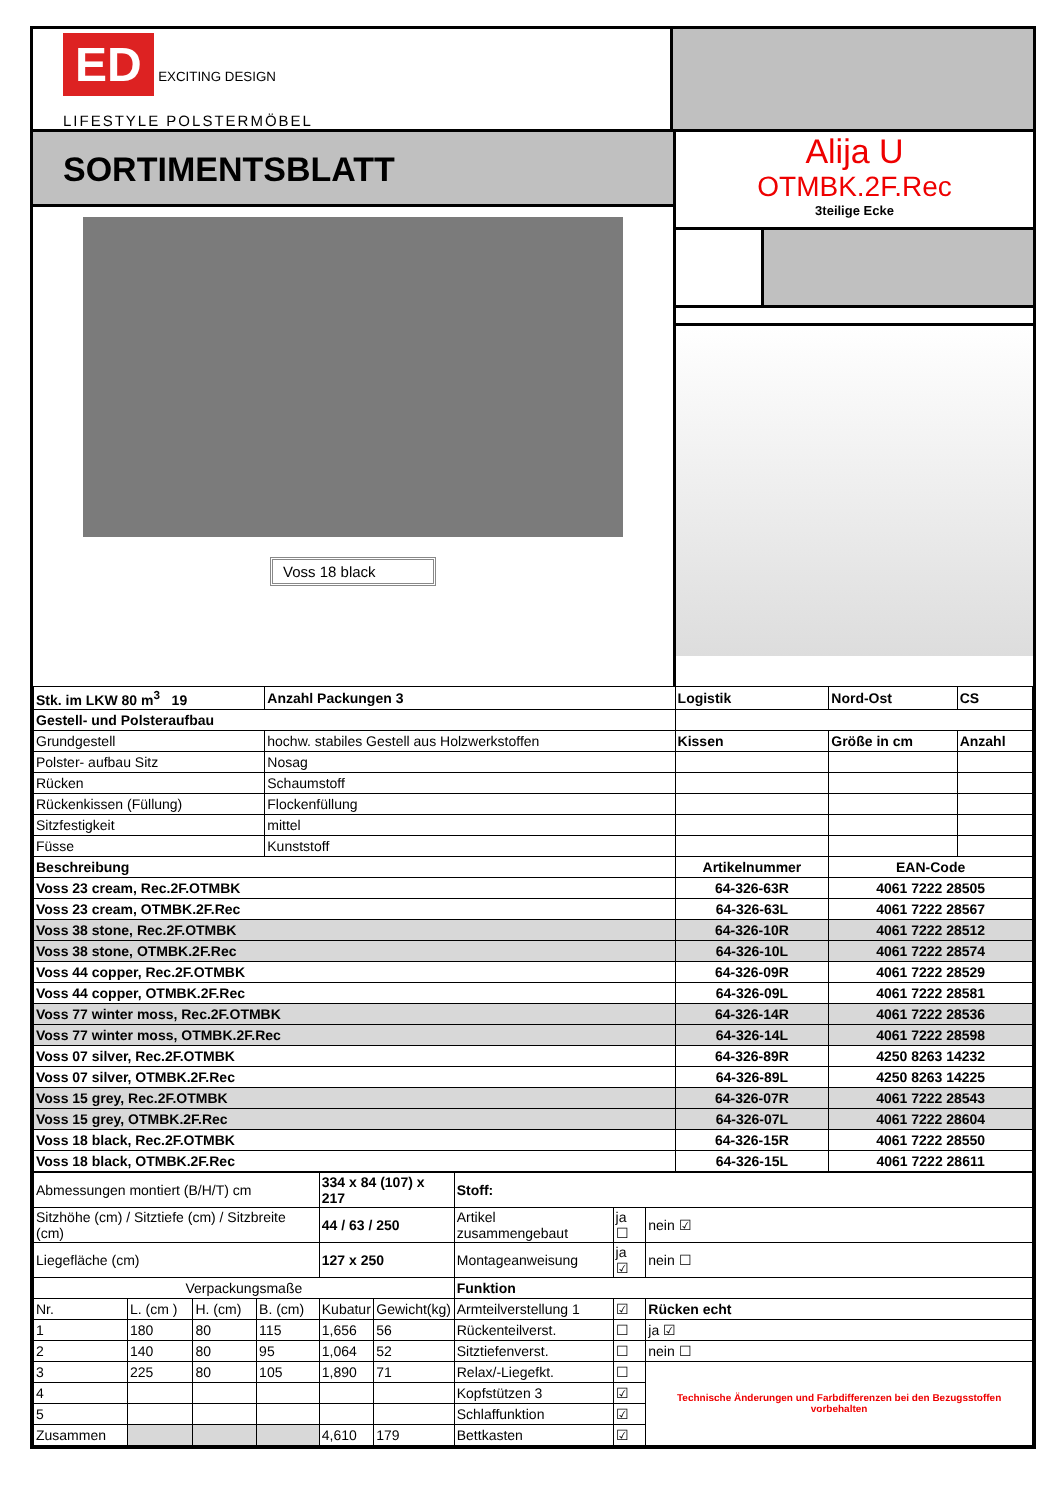ED EXCITING DESIGN
LIFESTYLE POLSTERMÖBEL
SORTIMENTSBLATT
Voss 18 black
Alija U
OTMBK.2F.Rec
3teilige Ecke
| Stk. im LKW 80 m<sup>3</sup> 19 | | Anzahl Packungen 3 | Logistik | Nord-Ost | CS |
| Gestell- und Polsteraufbau | | | | | |
| Grundgestell | hochw. stabiles Gestell aus Holzwerkstoffen | | Kissen | Größe in cm | Anzahl |
| Polster- aufbau Sitz | Nosag | | | | |
| Rücken | Schaumstoff | | | | |
| Rückenkissen (Füllung) | Flockenfüllung | | | | |
| Sitzfestigkeit | mittel | | | | |
| Füsse | Kunststoff | | | | |
| Beschreibung | | | Artikelnummer | EAN-Code | |
| Voss 23 cream, Rec.2F.OTMBK | | | 64-326-63R | 4061 7222 28505 | |
| Voss 23 cream, OTMBK.2F.Rec | | | 64-326-63L | 4061 7222 28567 | |
| Voss 38 stone, Rec.2F.OTMBK | | | 64-326-10R | 4061 7222 28512 | |
| Voss 38 stone, OTMBK.2F.Rec | | | 64-326-10L | 4061 7222 28574 | |
| Voss 44 copper, Rec.2F.OTMBK | | | 64-326-09R | 4061 7222 28529 | |
| Voss 44 copper, OTMBK.2F.Rec | | | 64-326-09L | 4061 7222 28581 | |
| Voss 77 winter moss, Rec.2F.OTMBK | | | 64-326-14R | 4061 7222 28536 | |
| Voss 77 winter moss, OTMBK.2F.Rec | | | 64-326-14L | 4061 7222 28598 | |
| Voss 07 silver, Rec.2F.OTMBK | | | 64-326-89R | 4250 8263 14232 | |
| Voss 07 silver, OTMBK.2F.Rec | | | 64-326-89L | 4250 8263 14225 | |
| Voss 15 grey, Rec.2F.OTMBK | | | 64-326-07R | 4061 7222 28543 | |
| Voss 15 grey, OTMBK.2F.Rec | | | 64-326-07L | 4061 7222 28604 | |
| Voss 18 black, Rec.2F.OTMBK | | | 64-326-15R | 4061 7222 28550 | |
| Voss 18 black, OTMBK.2F.Rec | | | 64-326-15L | 4061 7222 28611 | |
| Abmessungen montiert (B/H/T) cm | | | | 334 x 84 (107) x 217 | | Stoff: | | |
| Sitzhöhe (cm) / Sitztiefe (cm) / Sitzbreite (cm) | | | | 44 / 63 / 250 | | Artikel zusammengebaut | ja ☐ | nein ☑ |
| Liegefläche (cm) | | | | 127 x 250 | | Montageanweisung | ja ☑ | nein ☐ |
| Verpackungsmaße | | | | | | Funktion | | |
| Nr. | L. (cm ) | H. (cm) | B. (cm) | Kubatur | Gewicht(kg) | Armteilverstellung 1 | ☑ | Rücken echt |
| 1 | 180 | 80 | 115 | 1,656 | 56 | Rückenteilverst. | ☐ | ja ☑ |
| 2 | 140 | 80 | 95 | 1,064 | 52 | Sitztiefenverst. | ☐ | nein ☐ |
| 3 | 225 | 80 | 105 | 1,890 | 71 | Relax/-Liegefkt. | ☐ | Technische Änderungen und Farbdifferenzen bei den Bezugsstoffen vorbehalten |
| 4 | | | | | | Kopfstützen 3 | ☑ | |
| 5 | | | | | | Schlaffunktion | ☑ | |
| Zusammen | | | | 4,610 | 179 | Bettkasten | ☑ | |